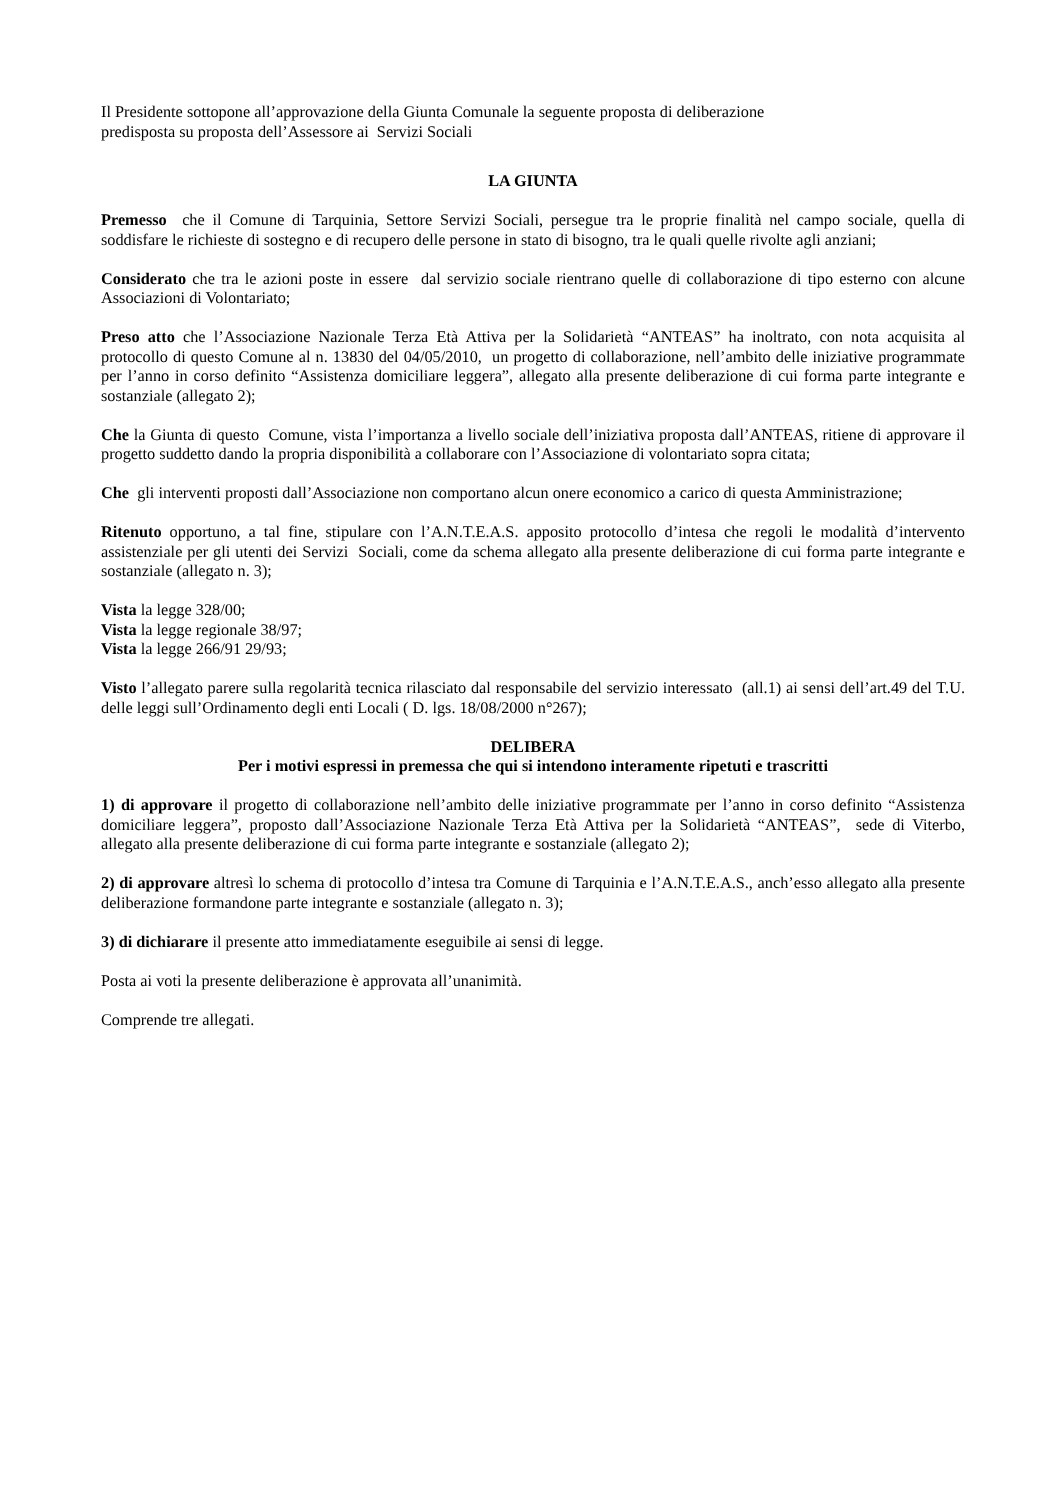Il Presidente sottopone all’approvazione della Giunta Comunale la seguente proposta di deliberazione
predisposta su proposta dell’Assessore ai Servizi Sociali
LA GIUNTA
Premesso che il Comune di Tarquinia, Settore Servizi Sociali, persegue tra le proprie finalità nel campo sociale, quella di soddisfare le richieste di sostegno e di recupero delle persone in stato di bisogno, tra le quali quelle rivolte agli anziani;
Considerato che tra le azioni poste in essere dal servizio sociale rientrano quelle di collaborazione di tipo esterno con alcune Associazioni di Volontariato;
Preso atto che l’Associazione Nazionale Terza Età Attiva per la Solidarietà “ANTEAS” ha inoltrato, con nota acquisita al protocollo di questo Comune al n. 13830 del 04/05/2010, un progetto di collaborazione, nell’ambito delle iniziative programmate per l’anno in corso definito “Assistenza domiciliare leggera”, allegato alla presente deliberazione di cui forma parte integrante e sostanziale (allegato 2);
Che la Giunta di questo Comune, vista l’importanza a livello sociale dell’iniziativa proposta dall’ANTEAS, ritiene di approvare il progetto suddetto dando la propria disponibilità a collaborare con l’Associazione di volontariato sopra citata;
Che gli interventi proposti dall’Associazione non comportano alcun onere economico a carico di questa Amministrazione;
Ritenuto opportuno, a tal fine, stipulare con l’A.N.T.E.A.S. apposito protocollo d’intesa che regoli le modalità d’intervento assistenziale per gli utenti dei Servizi Sociali, come da schema allegato alla presente deliberazione di cui forma parte integrante e sostanziale (allegato n. 3);
Vista la legge 328/00;
Vista la legge regionale 38/97;
Vista la legge 266/91 29/93;
Visto l’allegato parere sulla regolarità tecnica rilasciato dal responsabile del servizio interessato (all.1) ai sensi dell’art.49 del T.U. delle leggi sull’Ordinamento degli enti Locali ( D. lgs. 18/08/2000 n°267);
DELIBERA
Per i motivi espressi in premessa che qui si intendono interamente ripetuti e trascritti
1) di approvare il progetto di collaborazione nell’ambito delle iniziative programmate per l’anno in corso definito “Assistenza domiciliare leggera”, proposto dall’Associazione Nazionale Terza Età Attiva per la Solidarietà “ANTEAS”, sede di Viterbo, allegato alla presente deliberazione di cui forma parte integrante e sostanziale (allegato 2);
2) di approvare altresì lo schema di protocollo d’intesa tra Comune di Tarquinia e l’A.N.T.E.A.S., anch’esso allegato alla presente deliberazione formandone parte integrante e sostanziale (allegato n. 3);
3) di dichiarare il presente atto immediatamente eseguibile ai sensi di legge.
Posta ai voti la presente deliberazione è approvata all’unanimità.
Comprende tre allegati.